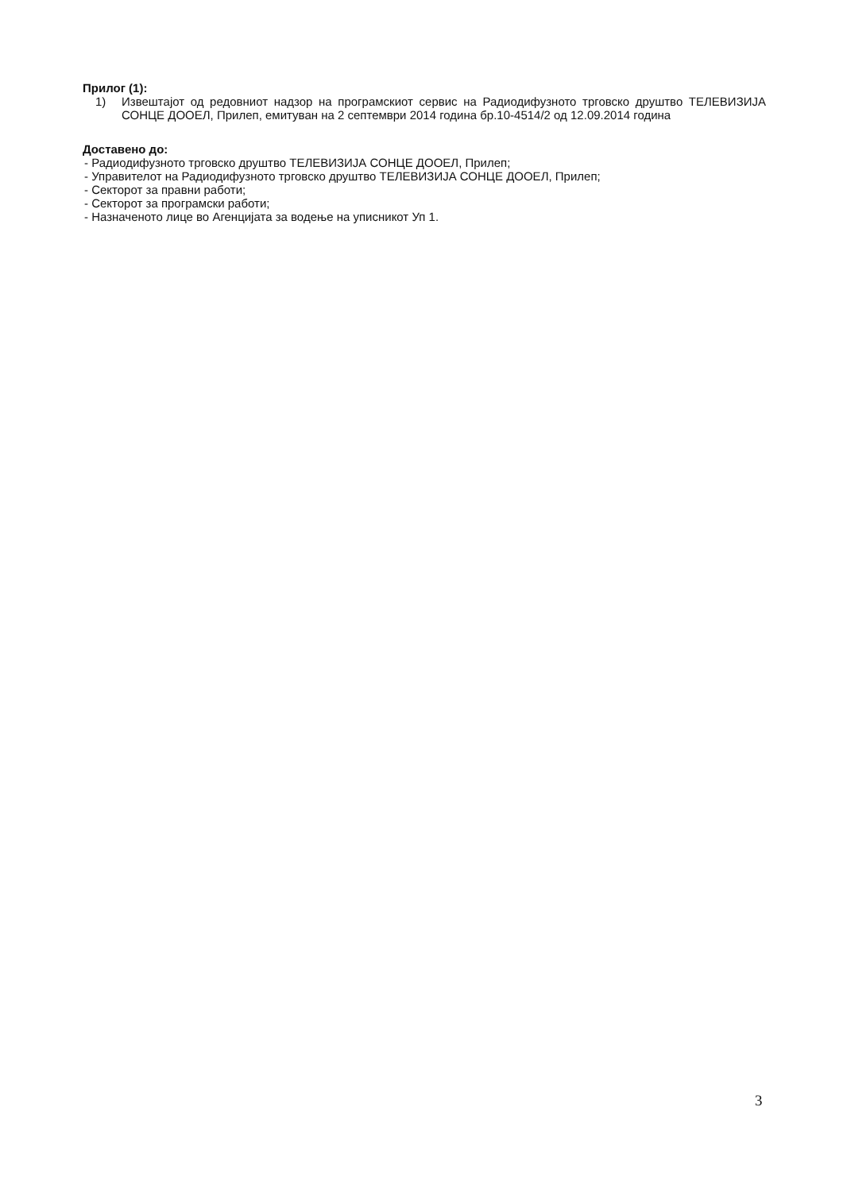Прилог (1):
1) Извештајот од редовниот надзор на програмскиот сервис на Радиодифузното трговско друштво ТЕЛЕВИЗИЈА СОНЦЕ ДООЕЛ, Прилеп, емитуван на 2 септември 2014 година бр.10-4514/2 од 12.09.2014 година
Доставено до:
- Радиодифузното трговско друштво ТЕЛЕВИЗИЈА СОНЦЕ ДООЕЛ, Прилеп;
- Управителот на Радиодифузното трговско друштво ТЕЛЕВИЗИЈА СОНЦЕ ДООЕЛ, Прилеп;
- Секторот за правни работи;
- Секторот за програмски работи;
- Назначеното лице во Агенцијата за водење на уписникот Уп 1.
3